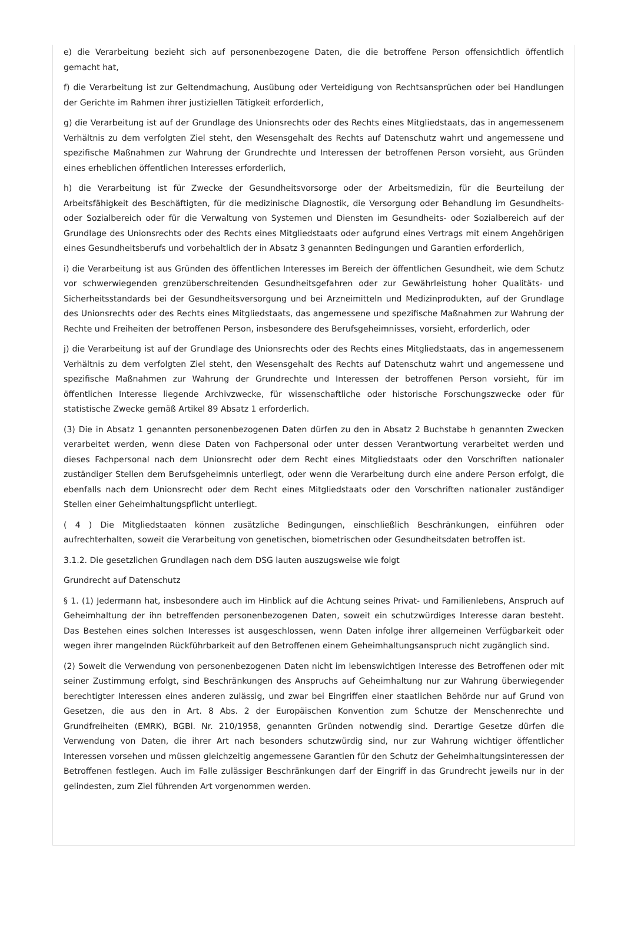e) die Verarbeitung bezieht sich auf personenbezogene Daten, die die betroffene Person offensichtlich öffentlich gemacht hat,
f) die Verarbeitung ist zur Geltendmachung, Ausübung oder Verteidigung von Rechtsansprüchen oder bei Handlungen der Gerichte im Rahmen ihrer justiziellen Tätigkeit erforderlich,
g) die Verarbeitung ist auf der Grundlage des Unionsrechts oder des Rechts eines Mitgliedstaats, das in angemessenem Verhältnis zu dem verfolgten Ziel steht, den Wesensgehalt des Rechts auf Datenschutz wahrt und angemessene und spezifische Maßnahmen zur Wahrung der Grundrechte und Interessen der betroffenen Person vorsieht, aus Gründen eines erheblichen öffentlichen Interesses erforderlich,
h) die Verarbeitung ist für Zwecke der Gesundheitsvorsorge oder der Arbeitsmedizin, für die Beurteilung der Arbeitsfähigkeit des Beschäftigten, für die medizinische Diagnostik, die Versorgung oder Behandlung im Gesundheits- oder Sozialbereich oder für die Verwaltung von Systemen und Diensten im Gesundheits- oder Sozialbereich auf der Grundlage des Unionsrechts oder des Rechts eines Mitgliedstaats oder aufgrund eines Vertrags mit einem Angehörigen eines Gesundheitsberufs und vorbehaltlich der in Absatz 3 genannten Bedingungen und Garantien erforderlich,
i) die Verarbeitung ist aus Gründen des öffentlichen Interesses im Bereich der öffentlichen Gesundheit, wie dem Schutz vor schwerwiegenden grenzüberschreitenden Gesundheitsgefahren oder zur Gewährleistung hoher Qualitäts- und Sicherheitsstandards bei der Gesundheitsversorgung und bei Arzneimitteln und Medizinprodukten, auf der Grundlage des Unionsrechts oder des Rechts eines Mitgliedstaats, das angemessene und spezifische Maßnahmen zur Wahrung der Rechte und Freiheiten der betroffenen Person, insbesondere des Berufsgeheimnisses, vorsieht, erforderlich, oder
j) die Verarbeitung ist auf der Grundlage des Unionsrechts oder des Rechts eines Mitgliedstaats, das in angemessenem Verhältnis zu dem verfolgten Ziel steht, den Wesensgehalt des Rechts auf Datenschutz wahrt und angemessene und spezifische Maßnahmen zur Wahrung der Grundrechte und Interessen der betroffenen Person vorsieht, für im öffentlichen Interesse liegende Archivzwecke, für wissenschaftliche oder historische Forschungszwecke oder für statistische Zwecke gemäß Artikel 89 Absatz 1 erforderlich.
(3) Die in Absatz 1 genannten personenbezogenen Daten dürfen zu den in Absatz 2 Buchstabe h genannten Zwecken verarbeitet werden, wenn diese Daten von Fachpersonal oder unter dessen Verantwortung verarbeitet werden und dieses Fachpersonal nach dem Unionsrecht oder dem Recht eines Mitgliedstaats oder den Vorschriften nationaler zuständiger Stellen dem Berufsgeheimnis unterliegt, oder wenn die Verarbeitung durch eine andere Person erfolgt, die ebenfalls nach dem Unionsrecht oder dem Recht eines Mitgliedstaats oder den Vorschriften nationaler zuständiger Stellen einer Geheimhaltungspflicht unterliegt.
( 4 ) Die Mitgliedstaaten können zusätzliche Bedingungen, einschließlich Beschränkungen, einführen oder aufrechterhalten, soweit die Verarbeitung von genetischen, biometrischen oder Gesundheitsdaten betroffen ist.
3.1.2. Die gesetzlichen Grundlagen nach dem DSG lauten auszugsweise wie folgt
Grundrecht auf Datenschutz
§ 1. (1) Jedermann hat, insbesondere auch im Hinblick auf die Achtung seines Privat- und Familienlebens, Anspruch auf Geheimhaltung der ihn betreffenden personenbezogenen Daten, soweit ein schutzwürdiges Interesse daran besteht. Das Bestehen eines solchen Interesses ist ausgeschlossen, wenn Daten infolge ihrer allgemeinen Verfügbarkeit oder wegen ihrer mangelnden Rückführbarkeit auf den Betroffenen einem Geheimhaltungsanspruch nicht zugänglich sind.
(2) Soweit die Verwendung von personenbezogenen Daten nicht im lebenswichtigen Interesse des Betroffenen oder mit seiner Zustimmung erfolgt, sind Beschränkungen des Anspruchs auf Geheimhaltung nur zur Wahrung überwiegender berechtigter Interessen eines anderen zulässig, und zwar bei Eingriffen einer staatlichen Behörde nur auf Grund von Gesetzen, die aus den in Art. 8 Abs. 2 der Europäischen Konvention zum Schutze der Menschenrechte und Grundfreiheiten (EMRK), BGBl. Nr. 210/1958, genannten Gründen notwendig sind. Derartige Gesetze dürfen die Verwendung von Daten, die ihrer Art nach besonders schutzwürdig sind, nur zur Wahrung wichtiger öffentlicher Interessen vorsehen und müssen gleichzeitig angemessene Garantien für den Schutz der Geheimhaltungsinteressen der Betroffenen festlegen. Auch im Falle zulässiger Beschränkungen darf der Eingriff in das Grundrecht jeweils nur in der gelindesten, zum Ziel führenden Art vorgenommen werden.